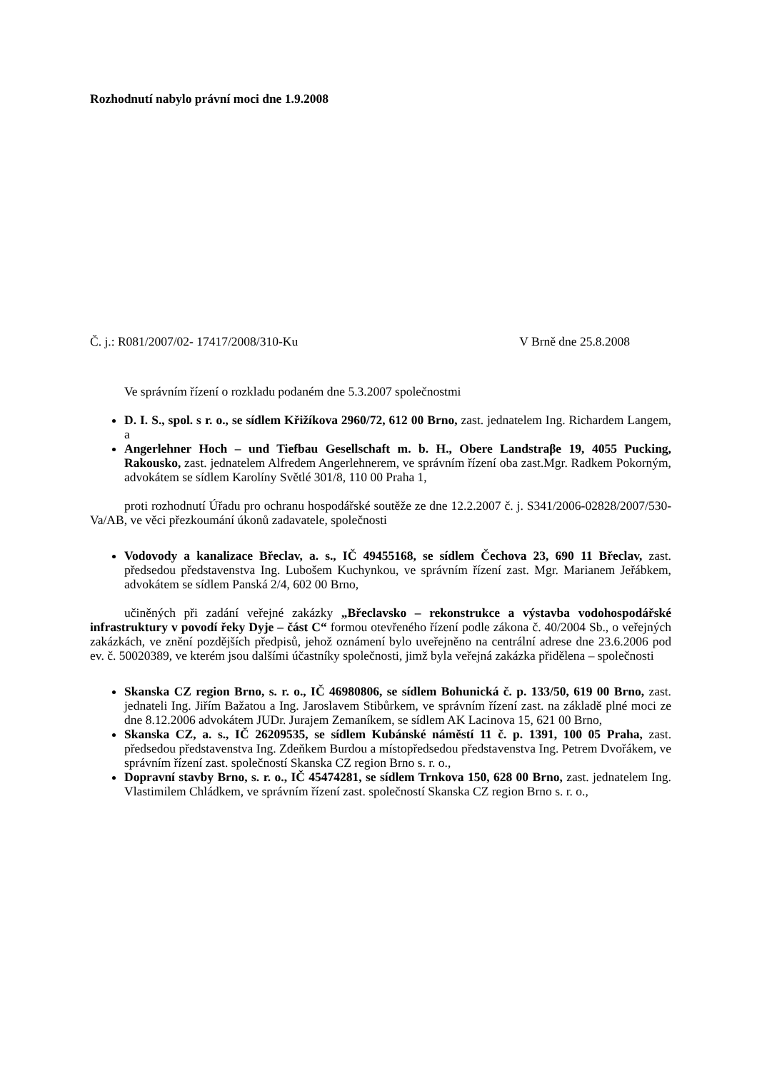Rozhodnutí nabylo právní moci dne 1.9.2008
Č. j.: R081/2007/02- 17417/2008/310-Ku V Brně dne 25.8.2008
Ve správním řízení o rozkladu podaném dne 5.3.2007 společnostmi
D. I. S., spol. s r. o., se sídlem Křižíkova 2960/72, 612 00 Brno, zast. jednatelem Ing. Richardem Langem, a
Angerlehner Hoch – und Tiefbau Gesellschaft m. b. H., Obere Landstraβe 19, 4055 Pucking, Rakousko, zast. jednatelem Alfredem Angerlehnerem, ve správním řízení oba zast.Mgr. Radkem Pokorným, advokátem se sídlem Karolíny Světlé 301/8, 110 00 Praha 1,
proti rozhodnutí Úřadu pro ochranu hospodářské soutěže ze dne 12.2.2007 č. j. S341/2006-02828/2007/530-Va/AB, ve věci přezkoumání úkonů zadavatele, společnosti
Vodovody a kanalizace Břeclav, a. s., IČ 49455168, se sídlem Čechova 23, 690 11 Břeclav, zast. předsedou představenstva Ing. Lubošem Kuchynkou, ve správním řízení zast. Mgr. Marianem Jeřábkem, advokátem se sídlem Panská 2/4, 602 00 Brno,
učiněných při zadání veřejné zakázky „Břeclavsko – rekonstrukce a výstavba vodohospodářské infrastruktury v povodí řeky Dyje – část C“ formou otevřeného řízení podle zákona č. 40/2004 Sb., o veřejných zakázkách, ve znění pozdějších předpisů, jehož oznámení bylo uveřejněno na centrální adrese dne 23.6.2006 pod ev. č. 50020389, ve kterém jsou dalšími účastníky společnosti, jimž byla veřejná zakázka přidělena – společnosti
Skanska CZ region Brno, s. r. o., IČ 46980806, se sídlem Bohunická č. p. 133/50, 619 00 Brno, zast. jednateli Ing. Jiřím Bažatou a Ing. Jaroslavem Stibůrkem, ve správním řízení zast. na základě plné moci ze dne 8.12.2006 advokátem JUDr. Jurajem Zemaníkem, se sídlem AK Lacinova 15, 621 00 Brno,
Skanska CZ, a. s., IČ 26209535, se sídlem Kubánské náměstí 11 č. p. 1391, 100 05 Praha, zast. předsedou představenstva Ing. Zdeňkem Burdou a místopředsedou představenstva Ing. Petrem Dvořákem, ve správním řízení zast. společností Skanska CZ region Brno s. r. o.,
Dopravní stavby Brno, s. r. o., IČ 45474281, se sídlem Trnkova 150, 628 00 Brno, zast. jednatelem Ing. Vlastimilem Chládkem, ve správním řízení zast. společností Skanska CZ region Brno s. r. o.,